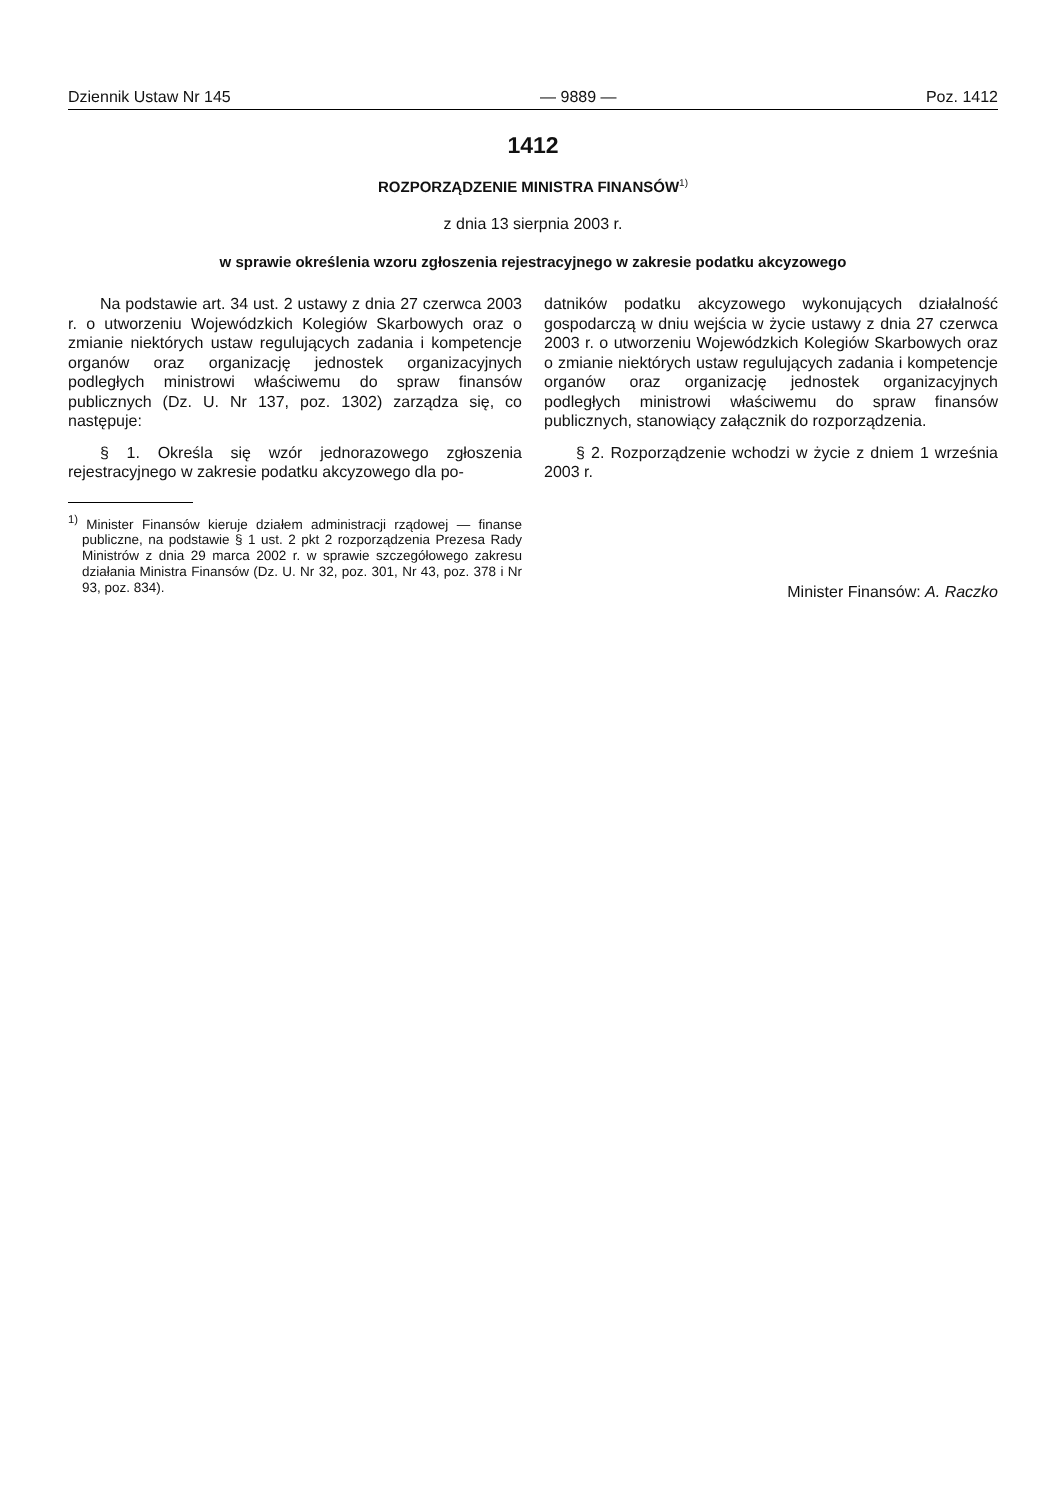Dziennik Ustaw Nr 145 — 9889 — Poz. 1412
1412
ROZPORZĄDZENIE MINISTRA FINANSÓW<sup>1)</sup>
z dnia 13 sierpnia 2003 r.
w sprawie określenia wzoru zgłoszenia rejestracyjnego w zakresie podatku akcyzowego
Na podstawie art. 34 ust. 2 ustawy z dnia 27 czerwca 2003 r. o utworzeniu Wojewódzkich Kolegiów Skarbowych oraz o zmianie niektórych ustaw regulujących zadania i kompetencje organów oraz organizację jednostek organizacyjnych podległych ministrowi właściwemu do spraw finansów publicznych (Dz. U. Nr 137, poz. 1302) zarządza się, co następuje:
§ 1. Określa się wzór jednorazowego zgłoszenia rejestracyjnego w zakresie podatku akcyzowego dla po-
<sup>1)</sup> Minister Finansów kieruje działem administracji rządowej — finanse publiczne, na podstawie § 1 ust. 2 pkt 2 rozporządzenia Prezesa Rady Ministrów z dnia 29 marca 2002 r. w sprawie szczegółowego zakresu działania Ministra Finansów (Dz. U. Nr 32, poz. 301, Nr 43, poz. 378 i Nr 93, poz. 834).
datników podatku akcyzowego wykonujących działalność gospodarczą w dniu wejścia w życie ustawy z dnia 27 czerwca 2003 r. o utworzeniu Wojewódzkich Kolegiów Skarbowych oraz o zmianie niektórych ustaw regulujących zadania i kompetencje organów oraz organizację jednostek organizacyjnych podległych ministrowi właściwemu do spraw finansów publicznych, stanowiący załącznik do rozporządzenia.
§ 2. Rozporządzenie wchodzi w życie z dniem 1 września 2003 r.
Minister Finansów: A. Raczko